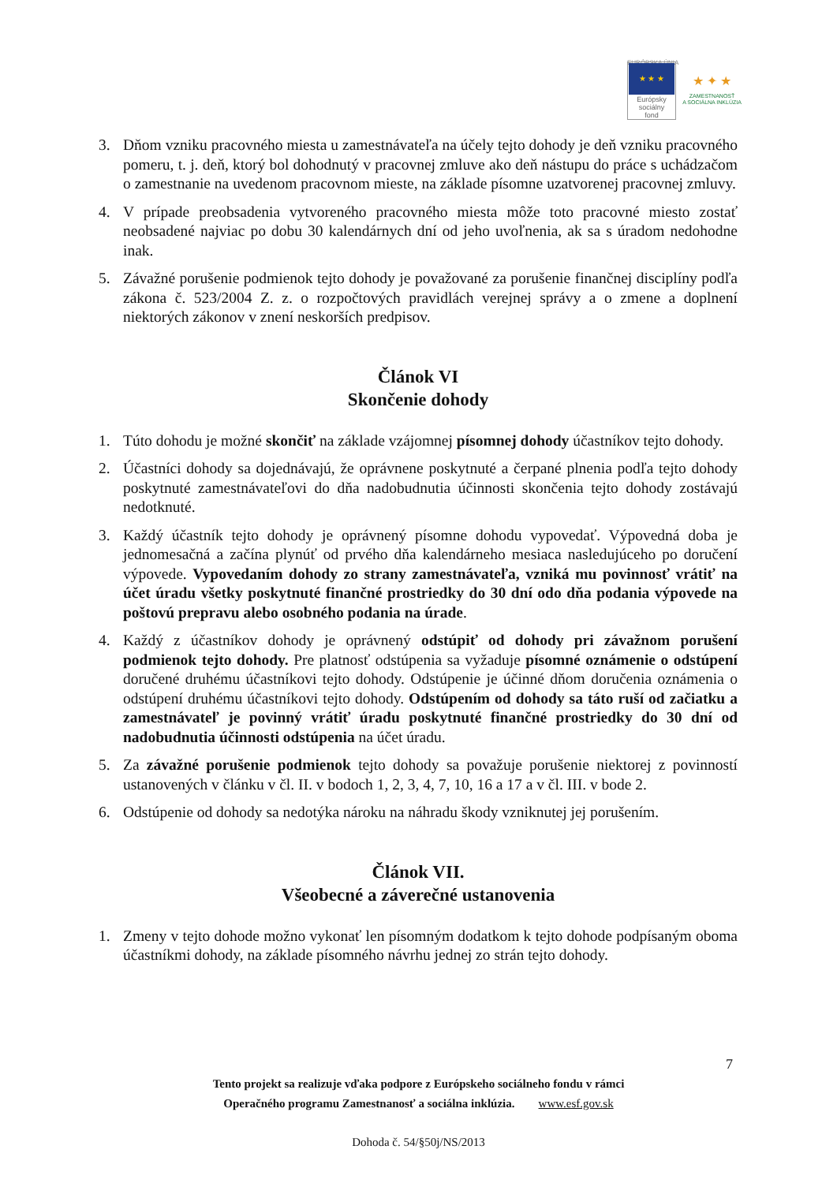EURÓPSKA ÚNIA
★ ★ ★
Európsky
sociálny
fond
★ ✦ ★
ZAMESTNANOSŤ
A SOCIÁLNA INKLÚZIA
3. Dňom vzniku pracovného miesta u zamestnávateľa na účely tejto dohody je deň vzniku pracovného pomeru, t. j. deň, ktorý bol dohodnutý v pracovnej zmluve ako deň nástupu do práce s uchádzačom o zamestnanie na uvedenom pracovnom mieste, na základe písomne uzatvorenej pracovnej zmluvy.
4. V prípade preobsadenia vytvoreného pracovného miesta môže toto pracovné miesto zostať neobsadené najviac po dobu 30 kalendárnych dní od jeho uvoľnenia, ak sa s úradom nedohodne inak.
5. Závažné porušenie podmienok tejto dohody je považované za porušenie finančnej disciplíny podľa zákona č. 523/2004 Z. z. o rozpočtových pravidlách verejnej správy a o zmene a doplnení niektorých zákonov v znení neskorších predpisov.
Článok VI
Skončenie dohody
1. Túto dohodu je možné skončiť na základe vzájomnej písomnej dohody účastníkov tejto dohody.
2. Účastníci dohody sa dojednávajú, že oprávnene poskytnuté a čerpané plnenia podľa tejto dohody poskytnuté zamestnávateľovi do dňa nadobudnutia účinnosti skončenia tejto dohody zostávajú nedotknuté.
3. Každý účastník tejto dohody je oprávnený písomne dohodu vypovedať. Výpovedná doba je jednomesačná a začína plynúť od prvého dňa kalendárneho mesiaca nasledujúceho po doručení výpovede. Vypovedaním dohody zo strany zamestnávateľa, vzniká mu povinnosť vrátiť na účet úradu všetky poskytnuté finančné prostriedky do 30 dní odo dňa podania výpovede na poštovú prepravu alebo osobného podania na úrade.
4. Každý z účastníkov dohody je oprávnený odstúpiť od dohody pri závažnom porušení podmienok tejto dohody. Pre platnosť odstúpenia sa vyžaduje písomné oznámenie o odstúpení doručené druhému účastníkovi tejto dohody. Odstúpenie je účinné dňom doručenia oznámenia o odstúpení druhému účastníkovi tejto dohody. Odstúpením od dohody sa táto ruší od začiatku a zamestnávateľ je povinný vrátiť úradu poskytnuté finančné prostriedky do 30 dní od nadobudnutia účinnosti odstúpenia na účet úradu.
5. Za závažné porušenie podmienok tejto dohody sa považuje porušenie niektorej z povinností ustanovených v článku v čl. II. v bodoch 1, 2, 3, 4, 7, 10, 16 a 17 a v čl. III. v bode 2.
6. Odstúpenie od dohody sa nedotýka nároku na náhradu škody vzniknutej jej porušením.
Článok VII.
Všeobecné a záverečné ustanovenia
1. Zmeny v tejto dohode možno vykonať len písomným dodatkom k tejto dohode podpísaným oboma účastníkmi dohody, na základe písomného návrhu jednej zo strán tejto dohody.
7
Tento projekt sa realizuje vďaka podpore z Európskeho sociálneho fondu v rámci
Operačného programu Zamestnanosť a sociálna inklúzia. www.esf.gov.sk
Dohoda č. 54/§50j/NS/2013